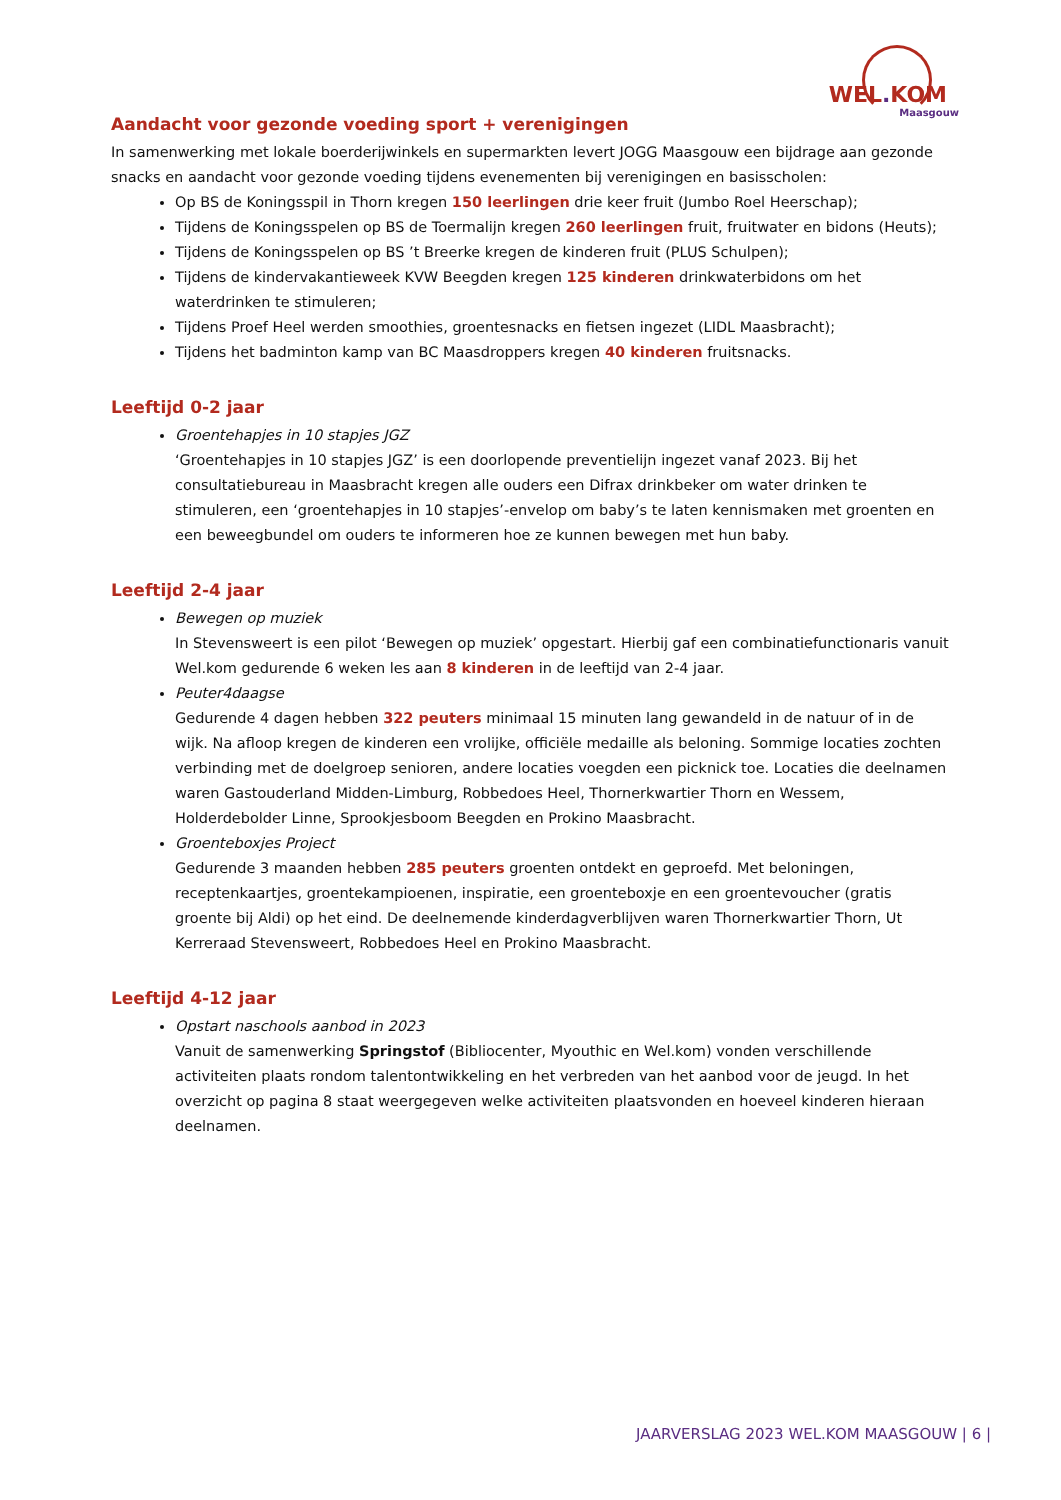WEL. KOM
Maasgouw
Aandacht voor gezonde voeding sport + verenigingen
In samenwerking met lokale boerderijwinkels en supermarkten levert JOGG Maasgouw een bijdrage aan gezonde snacks en aandacht voor gezonde voeding tijdens evenementen bij verenigingen en basisscholen:
Op BS de Koningsspil in Thorn kregen 150 leerlingen drie keer fruit (Jumbo Roel Heerschap);
Tijdens de Koningsspelen op BS de Toermalijn kregen 260 leerlingen fruit, fruitwater en bidons (Heuts);
Tijdens de Koningsspelen op BS ’t Breerke kregen de kinderen fruit (PLUS Schulpen);
Tijdens de kindervakantieweek KVW Beegden kregen 125 kinderen drinkwaterbidons om het waterdrinken te stimuleren;
Tijdens Proef Heel werden smoothies, groentesnacks en fietsen ingezet (LIDL Maasbracht);
Tijdens het badminton kamp van BC Maasdroppers kregen 40 kinderen fruitsnacks.
Leeftijd 0-2 jaar
Groentehapjes in 10 stapjes JGZ
‘Groentehapjes in 10 stapjes JGZ’ is een doorlopende preventielijn ingezet vanaf 2023. Bij het consultatiebureau in Maasbracht kregen alle ouders een Difrax drinkbeker om water drinken te stimuleren, een ‘groentehapjes in 10 stapjes’-envelop om baby’s te laten kennismaken met groenten en een beweegbundel om ouders te informeren hoe ze kunnen bewegen met hun baby.
Leeftijd 2-4 jaar
Bewegen op muziek
In Stevensweert is een pilot ‘Bewegen op muziek’ opgestart. Hierbij gaf een combinatiefunctionaris vanuit Wel.kom gedurende 6 weken les aan 8 kinderen in de leeftijd van 2-4 jaar.
Peuter4daagse
Gedurende 4 dagen hebben 322 peuters minimaal 15 minuten lang gewandeld in de natuur of in de wijk. Na afloop kregen de kinderen een vrolijke, officiële medaille als beloning. Sommige locaties zochten verbinding met de doelgroep senioren, andere locaties voegden een picknick toe. Locaties die deelnamen waren Gastouderland Midden-Limburg, Robbedoes Heel, Thornerkwartier Thorn en Wessem, Holderdebolder Linne, Sprookjesboom Beegden en Prokino Maasbracht.
Groenteboxjes Project
Gedurende 3 maanden hebben 285 peuters groenten ontdekt en geproefd. Met beloningen, receptenkaartjes, groentekampioenen, inspiratie, een groenteboxje en een groentevoucher (gratis groente bij Aldi) op het eind. De deelnemende kinderdagverblijven waren Thornerkwartier Thorn, Ut Kerreraad Stevensweert, Robbedoes Heel en Prokino Maasbracht.
Leeftijd 4-12 jaar
Opstart naschools aanbod in 2023
Vanuit de samenwerking Springstof (Bibliocenter, Myouthic en Wel.kom) vonden verschillende activiteiten plaats rondom talentontwikkeling en het verbreden van het aanbod voor de jeugd. In het overzicht op pagina 8 staat weergegeven welke activiteiten plaatsvonden en hoeveel kinderen hieraan deelnamen.
JAARVERSLAG 2023 WEL.KOM MAASGOUW | 6 |